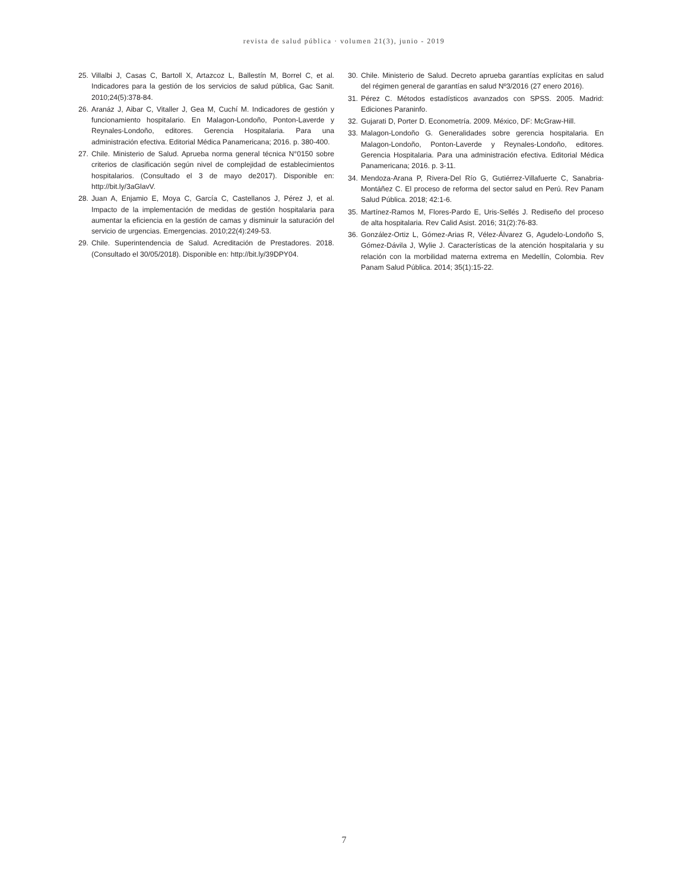revista de salud pública · volumen 21(3), junio - 2019
25. Villalbi J, Casas C, Bartoll X, Artazcoz L, Ballestín M, Borrel C, et al. Indicadores para la gestión de los servicios de salud pública, Gac Sanit. 2010;24(5):378-84.
26. Aranáz J, Aibar C, Vitaller J, Gea M, Cuchí M. Indicadores de gestión y funcionamiento hospitalario. En Malagon-Londoño, Ponton-Laverde y Reynales-Londoño, editores. Gerencia Hospitalaria. Para una administración efectiva. Editorial Médica Panamericana; 2016. p. 380-400.
27. Chile. Ministerio de Salud. Aprueba norma general técnica N°0150 sobre criterios de clasificación según nivel de complejidad de establecimientos hospitalarios. (Consultado el 3 de mayo de2017). Disponible en: http://bit.ly/3aGlavV.
28. Juan A, Enjamio E, Moya C, García C, Castellanos J, Pérez J, et al. Impacto de la implementación de medidas de gestión hospitalaria para aumentar la eficiencia en la gestión de camas y disminuir la saturación del servicio de urgencias. Emergencias. 2010;22(4):249-53.
29. Chile. Superintendencia de Salud. Acreditación de Prestadores. 2018. (Consultado el 30/05/2018). Disponible en: http://bit.ly/39DPY04.
30. Chile. Ministerio de Salud. Decreto aprueba garantías explícitas en salud del régimen general de garantías en salud Nº3/2016 (27 enero 2016).
31. Pérez C. Métodos estadísticos avanzados con SPSS. 2005. Madrid: Ediciones Paraninfo.
32. Gujarati D, Porter D. Econometría. 2009. México, DF: McGraw-Hill.
33. Malagon-Londoño G. Generalidades sobre gerencia hospitalaria. En Malagon-Londoño, Ponton-Laverde y Reynales-Londoño, editores. Gerencia Hospitalaria. Para una administración efectiva. Editorial Médica Panamericana; 2016. p. 3-11.
34. Mendoza-Arana P, Rivera-Del Río G, Gutiérrez-Villafuerte C, Sanabria-Montáñez C. El proceso de reforma del sector salud en Perú. Rev Panam Salud Pública. 2018; 42:1-6.
35. Martínez-Ramos M, Flores-Pardo E, Uris-Sellés J. Rediseño del proceso de alta hospitalaria. Rev Calid Asist. 2016; 31(2):76-83.
36. González-Ortiz L, Gómez-Arias R, Vélez-Álvarez G, Agudelo-Londoño S, Gómez-Dávila J, Wylie J. Características de la atención hospitalaria y su relación con la morbilidad materna extrema en Medellín, Colombia. Rev Panam Salud Pública. 2014; 35(1):15-22.
7